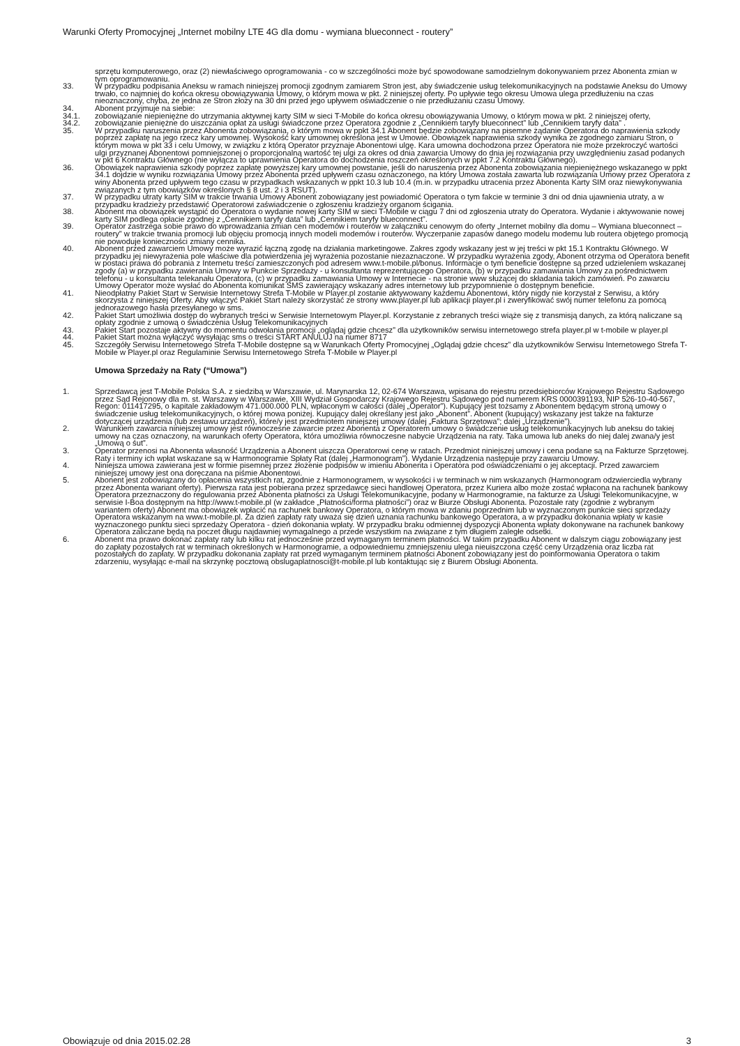Warunki Oferty Promocyjnej „Internet mobilny LTE 4G dla domu - wymiana blueconnect - routery”
sprzętu komputerowego, oraz (2) niewłaściwego oprogramowania - co w szczególności może być spowodowane samodzielnym dokonywaniem przez Abonenta zmian w tym oprogramowaniu.
33. W przypadku podpisania Aneksu w ramach niniejszej promocji zgodnym zamiarem Stron jest, aby świadczenie usług telekomunikacyjnych na podstawie Aneksu do Umowy trwało, co najmniej do końca okresu obowiązywania Umowy, o którym mowa w pkt. 2 niniejszej oferty. Po upływie tego okresu Umowa ulega przedłużeniu na czas nieoznaczony, chyba, że jedna ze Stron złoży na 30 dni przed jego upływem oświadczenie o nie przedłużaniu czasu Umowy.
34. Abonent przyjmuje na siebie:
34.1. zobowiązanie niepieniężne do utrzymania aktywnej karty SIM w sieci T-Mobile do końca okresu obowiązywania Umowy, o którym mowa w pkt. 2 niniejszej oferty,
34.2. zobowiązanie pieniężne do uiszczania opłat za usługi świadczone przez Operatora zgodnie z „Cennikiem taryfy blueconnect” lub „Cennikiem taryfy data” .
35. W przypadku naruszenia przez Abonenta zobowiązania, o którym mowa w ppkt 34.1 Abonent będzie zobowiązany na pisemne żądanie Operatora do naprawienia szkody poprzez zapłatę na jego rzecz kary umownej. Wysokość kary umownej określona jest w Umowie. Obowiązek naprawienia szkody wynika ze zgodnego zamiaru Stron, o którym mowa w pkt 33 i celu Umowy, w związku z którą Operator przyznaje Abonentowi ulgę. Kara umowna dochodzona przez Operatora nie może przekroczyć wartości ulgi przyznanej Abonentowi pomniejszonej o proporcjonalną wartość tej ulgi za okres od dnia zawarcia Umowy do dnia jej rozwiązania przy uwzględnieniu zasad podanych w pkt 6 Kontraktu Głównego (nie wyłącza to uprawnienia Operatora do dochodzenia roszczeń określonych w ppkt 7.2 Kontraktu Głównego).
36. Obowiązek naprawienia szkody poprzez zapłatę powyższej kary umownej powstanie, jeśli do naruszenia przez Abonenta zobowiązania niepieniężnego wskazanego w ppkt 34.1 dojdzie w wyniku rozwiązania Umowy przez Abonenta przed upływem czasu oznaczonego, na który Umowa została zawarta lub rozwiązania Umowy przez Operatora z winy Abonenta przed upływem tego czasu w przypadkach wskazanych w ppkt 10.3 lub 10.4 (m.in. w przypadku utracenia przez Abonenta Karty SIM oraz niewykonywania związanych z tym obowiązków określonych § 8 ust. 2 i 3 RSUT).
37. W przypadku utraty karty SIM w trakcie trwania Umowy Abonent zobowiązany jest powiadomić Operatora o tym fakcie w terminie 3 dni od dnia ujawnienia utraty, a w przypadku kradzieży przedstawić Operatorowi zaświadczenie o zgłoszeniu kradzieży organom ścigania.
38. Abonent ma obowiązek wystąpić do Operatora o wydanie nowej karty SIM w sieci T-Mobile w ciągu 7 dni od zgłoszenia utraty do Operatora. Wydanie i aktywowanie nowej karty SIM podlega opłacie zgodnej z „Cennikiem taryfy data” lub „Cennikiem taryfy blueconnect”.
39. Operator zastrzega sobie prawo do wprowadzania zmian cen modemów i routerów w załączniku cenowym do oferty „Internet mobilny dla domu – Wymiana blueconnect – routery” w trakcie trwania promocji lub objęciu promocją innych modeli modemów i routerów. Wyczerpanie zapasów danego modelu modemu lub routera objętego promocją nie powoduje konieczności zmiany cennika.
40. Abonent przed zawarciem Umowy może wyrazić łączną zgodę na działania marketingowe. Zakres zgody wskazany jest w jej treści w pkt 15.1 Kontraktu Głównego. W przypadku jej niewyrażenia pole właściwe dla potwierdzenia jej wyrażenia pozostanie niezaznaczone. W przypadku wyrażenia zgody, Abonent otrzyma od Operatora benefit w postaci prawa do pobrania z Internetu treści zamieszczonych pod adresem www.t-mobile.pl/bonus. Informacje o tym beneficie dostępne są przed udzieleniem wskazanej zgody (a) w przypadku zawierania Umowy w Punkcie Sprzedaży - u konsultanta reprezentującego Operatora, (b) w przypadku zamawiania Umowy za pośrednictwem telefonu - u konsultanta telekanału Operatora, (c) w przypadku zamawiania Umowy w Internecie - na stronie www służącej do składania takich zamówień. Po zawarciu Umowy Operator może wysłać do Abonenta komunikat SMS zawierający wskazany adres internetowy lub przypomnienie o dostępnym beneficie.
41. Nieodpłatny Pakiet Start w Serwisie Internetowy Strefa T-Mobile w Player.pl zostanie aktywowany każdemu Abonentowi, który nigdy nie korzystał z Serwisu, a który skorzysta z niniejszej Oferty. Aby włączyć Pakiet Start należy skorzystać ze strony www.player.pl lub aplikacji player.pl i zweryfikować swój numer telefonu za pomocą jednorazowego hasła przesyłanego w sms.
42. Pakiet Start umożliwia dostęp do wybranych treści w Serwisie Internetowym Player.pl. Korzystanie z zebranych treści wiąże się z transmisją danych, za którą naliczane są opłaty zgodnie z umową o świadczenia Usług Telekomunikacyjnych
43. Pakiet Start pozostaje aktywny do momentu odwołania promocji „oglądaj gdzie chcesz” dla użytkowników serwisu internetowego strefa player.pl w t-mobile w player.pl
44. Pakiet Start można wyłączyć wysyłając sms o treści START ANULUJ na numer 8717
45. Szczegóły Serwisu Internetowego Strefa T-Mobile dostępne są w Warunkach Oferty Promocyjnej „Oglądaj gdzie chcesz” dla użytkowników Serwisu Internetowego Strefa T-Mobile w Player.pl oraz Regulaminie Serwisu Internetowego Strefa T-Mobile w Player.pl
Umowa Sprzedaży na Raty (“Umowa”)
1. Sprzedawcą jest T-Mobile Polska S.A. z siedzibą w Warszawie, ul. Marynarska 12, 02-674 Warszawa, wpisana do rejestru przedsiębiorców Krajowego Rejestru Sądowego przez Sąd Rejonowy dla m. st. Warszawy w Warszawie, XIII Wydział Gospodarczy Krajowego Rejestru Sądowego pod numerem KRS 0000391193, NIP 526-10-40-567, Regon: 011417295, o kapitale zakładowym 471.000.000 PLN, wpłaconym w całości (dalej „Operator”). Kupujący jest tożsamy z Abonentem będącym stroną umowy o świadczenie usług telekomunikacyjnych, o której mowa poniżej. Kupujący dalej określany jest jako „Abonent”. Abonent (kupujący) wskazany jest także na fakturze dotyczącej urządzenia (lub zestawu urządzeń), które/y jest przedmiotem niniejszej umowy (dalej „Faktura Sprzętowa”; dalej „Urządzenie”).
2. Warunkiem zawarcia niniejszej umowy jest równoczesne zawarcie przez Abonenta z Operatorem umowy o świadczenie usług telekomunikacyjnych lub aneksu do takiej umowy na czas oznaczony, na warunkach oferty Operatora, która umożliwia równoczesne nabycie Urządzenia na raty. Taka umowa lub aneks do niej dalej zwana/y jest „Umową o śut”.
3. Operator przenosi na Abonenta własność Urządzenia a Abonent uiszcza Operatorowi cenę w ratach. Przedmiot niniejszej umowy i cena podane są na Fakturze Sprzętowej. Raty i terminy ich wpłat wskazane są w Harmonogramie Spłaty Rat (dalej „Harmonogram”). Wydanie Urządzenia następuje przy zawarciu Umowy.
4. Niniejsza umowa zawierana jest w formie pisemnej przez złożenie podpisów w imieniu Abonenta i Operatora pod oświadczeniami o jej akceptacji. Przed zawarciem niniejszej umowy jest ona doręczana na piśmie Abonentowi.
5. Abonent jest zobowiązany do opłacenia wszystkich rat, zgodnie z Harmonogramem, w wysokości i w terminach w nim wskazanych (Harmonogram odzwierciedla wybrany przez Abonenta wariant oferty). Pierwsza rata jest pobierana przez sprzedawcę sieci handlowej Operatora, przez Kuriera albo może zostać wpłacona na rachunek bankowy Operatora przeznaczony do regulowania przez Abonenta płatności za Usługi Telekomunikacyjne, podany w Harmonogramie, na fakturze za Usługi Telekomunikacyjne, w serwisie I-Boa dostępnym na http://www.t-mobile.pl (w zakładce „Płatności/forma płatności”) oraz w Biurze Obsługi Abonenta. Pozostałe raty (zgodnie z wybranym wariantem oferty) Abonent ma obowiązek wpłacić na rachunek bankowy Operatora, o którym mowa w zdaniu poprzednim lub w wyznaczonym punkcie sieci sprzedaży Operatora wskazanym na www.t-mobile.pl. Za dzień zapłaty raty uważa się dzień uznania rachunku bankowego Operatora, a w przypadku dokonania wpłaty w kasie wyznaczonego punktu sieci sprzedaży Operatora - dzień dokonania wpłaty. W przypadku braku odmiennej dyspozycji Abonenta wpłaty dokonywane na rachunek bankowy Operatora zaliczane będą na poczet długu najdawniej wymagalnego a przede wszystkim na związane z tym długiem zaległe odsetki.
6. Abonent ma prawo dokonać zapłaty raty lub kilku rat jednocześnie przed wymaganym terminem płatności. W takim przypadku Abonent w dalszym ciągu zobowiązany jest do zapłaty pozostałych rat w terminach określonych w Harmonogramie, a odpowiedniemu zmniejszeniu ulega nieuiszczona część ceny Urządzenia oraz liczba rat pozostałych do zapłaty. W przypadku dokonania zapłaty rat przed wymaganym terminem płatności Abonent zobowiązany jest do poinformowania Operatora o takim zdarzeniu, wysyłając e-mail na skrzynkę pocztową obslugaplatnosci@t-mobile.pl lub kontaktując się z Biurem Obsługi Abonenta.
Obowiązuje od dnia 2015.02.28 3